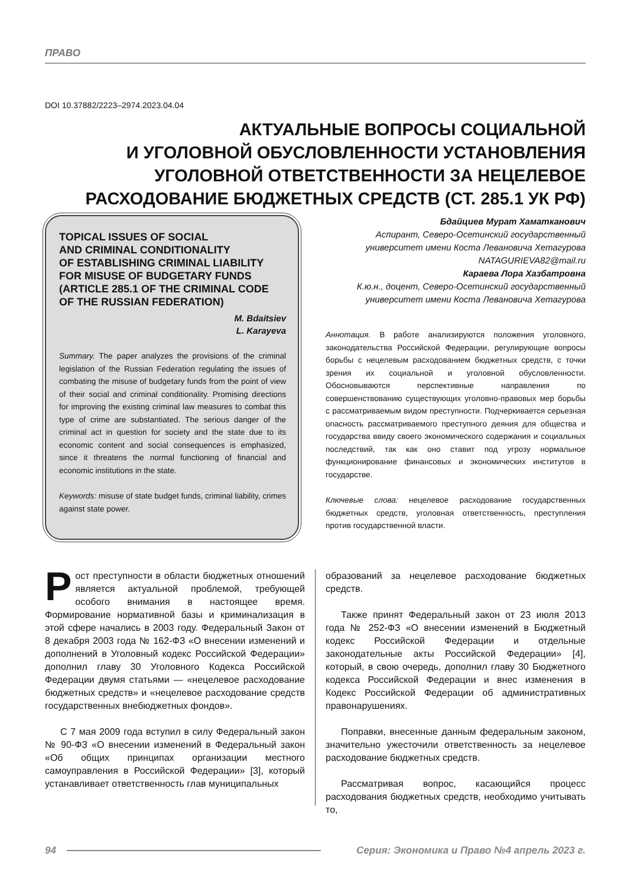ПРАВО
DOI 10.37882/2223–2974.2023.04.04
АКТУАЛЬНЫЕ ВОПРОСЫ СОЦИАЛЬНОЙ
И УГОЛОВНОЙ ОБУСЛОВЛЕННОСТИ УСТАНОВЛЕНИЯ
УГОЛОВНОЙ ОТВЕТСТВЕННОСТИ ЗА НЕЦЕЛЕВОЕ
РАСХОДОВАНИЕ БЮДЖЕТНЫХ СРЕДСТВ (СТ. 285.1 УК РФ)
TOPICAL ISSUES OF SOCIAL
AND CRIMINAL CONDITIONALITY
OF ESTABLISHING CRIMINAL LIABILITY
FOR MISUSE OF BUDGETARY FUNDS
(ARTICLE 285.1 OF THE CRIMINAL CODE
OF THE RUSSIAN FEDERATION)
M. Bdaitsiev
L. Karayeva
Summary. The paper analyzes the provisions of the criminal legislation of the Russian Federation regulating the issues of combating the misuse of budgetary funds from the point of view of their social and criminal conditionality. Promising directions for improving the existing criminal law measures to combat this type of crime are substantiated. The serious danger of the criminal act in question for society and the state due to its economic content and social consequences is emphasized, since it threatens the normal functioning of financial and economic institutions in the state.
Keywords: misuse of state budget funds, criminal liability, crimes against state power.
Бдайциев Мурат Хаматканович
Аспирант, Северо-Осетинский государственный университет имени Коста Левановича Хетагурова
NATAGURIEVA82@mail.ru
Караева Лора Хазбатровна
К.ю.н., доцент, Северо-Осетинский государственный университет имени Коста Левановича Хетагурова
Аннотация. В работе анализируются положения уголовного, законодательства Российской Федерации, регулирующие вопросы борьбы с нецелевым расходованием бюджетных средств, с точки зрения их социальной и уголовной обусловленности. Обосновываются перспективные направления по совершенствованию существующих уголовно-правовых мер борьбы с рассматриваемым видом преступности. Подчеркивается серьезная опасность рассматриваемого преступного деяния для общества и государства ввиду своего экономического содержания и социальных последствий, так как оно ставит под угрозу нормальное функционирование финансовых и экономических институтов в государстве.
Ключевые слова: нецелевое расходование государственных бюджетных средств, уголовная ответственность, преступления против государственной власти.
Рост преступности в области бюджетных отношений является актуальной проблемой, требующей особого внимания в настоящее время. Формирование нормативной базы и криминализация в этой сфере начались в 2003 году. Федеральный Закон от 8 декабря 2003 года № 162-ФЗ «О внесении изменений и дополнений в Уголовный кодекс Российской Федерации» дополнил главу 30 Уголовного Кодекса Российской Федерации двумя статьями — «нецелевое расходование бюджетных средств» и «нецелевое расходование средств государственных внебюджетных фондов».
С 7 мая 2009 года вступил в силу Федеральный закон № 90-ФЗ «О внесении изменений в Федеральный закон «Об общих принципах организации местного самоуправления в Российской Федерации» [3], который устанавливает ответственность глав муниципальных
образований за нецелевое расходование бюджетных средств.
Также принят Федеральный закон от 23 июля 2013 года № 252-ФЗ «О внесении изменений в Бюджетный кодекс Российской Федерации и отдельные законодательные акты Российской Федерации» [4], который, в свою очередь, дополнил главу 30 Бюджетного кодекса Российской Федерации и внес изменения в Кодекс Российской Федерации об административных правонарушениях.
Поправки, внесенные данным федеральным законом, значительно ужесточили ответственность за нецелевое расходование бюджетных средств.
Рассматривая вопрос, касающийся процесс расходования бюджетных средств, необходимо учитывать то,
94 Серия: Экономика и Право №4 апрель 2023 г.